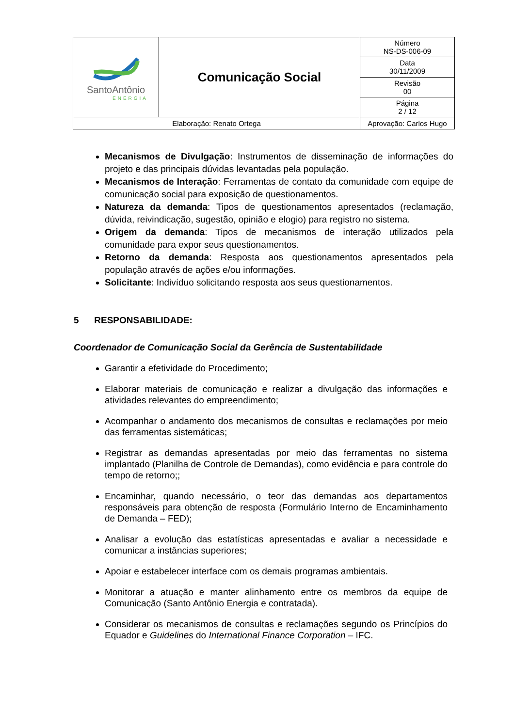| SantoAntônio ENERGIA | Comunicação Social | | Número NS-DS-006-09 |
| | | | Data 30/11/2009 |
| | | | Revisão 00 |
| | | | Página 2 / 12 |
| Elaboração: Renato Ortega | | Aprovação: Carlos Hugo | |
Mecanismos de Divulgação: Instrumentos de disseminação de informações do projeto e das principais dúvidas levantadas pela população.
Mecanismos de Interação: Ferramentas de contato da comunidade com equipe de comunicação social para exposição de questionamentos.
Natureza da demanda: Tipos de questionamentos apresentados (reclamação, dúvida, reivindicação, sugestão, opinião e elogio) para registro no sistema.
Origem da demanda: Tipos de mecanismos de interação utilizados pela comunidade para expor seus questionamentos.
Retorno da demanda: Resposta aos questionamentos apresentados pela população através de ações e/ou informações.
Solicitante: Indivíduo solicitando resposta aos seus questionamentos.
5 RESPONSABILIDADE:
Coordenador de Comunicação Social da Gerência de Sustentabilidade
Garantir a efetividade do Procedimento;
Elaborar materiais de comunicação e realizar a divulgação das informações e atividades relevantes do empreendimento;
Acompanhar o andamento dos mecanismos de consultas e reclamações por meio das ferramentas sistemáticas;
Registrar as demandas apresentadas por meio das ferramentas no sistema implantado (Planilha de Controle de Demandas), como evidência e para controle do tempo de retorno;;
Encaminhar, quando necessário, o teor das demandas aos departamentos responsáveis para obtenção de resposta (Formulário Interno de Encaminhamento de Demanda – FED);
Analisar a evolução das estatísticas apresentadas e avaliar a necessidade e comunicar a instâncias superiores;
Apoiar e estabelecer interface com os demais programas ambientais.
Monitorar a atuação e manter alinhamento entre os membros da equipe de Comunicação (Santo Antônio Energia e contratada).
Considerar os mecanismos de consultas e reclamações segundo os Princípios do Equador e Guidelines do International Finance Corporation – IFC.